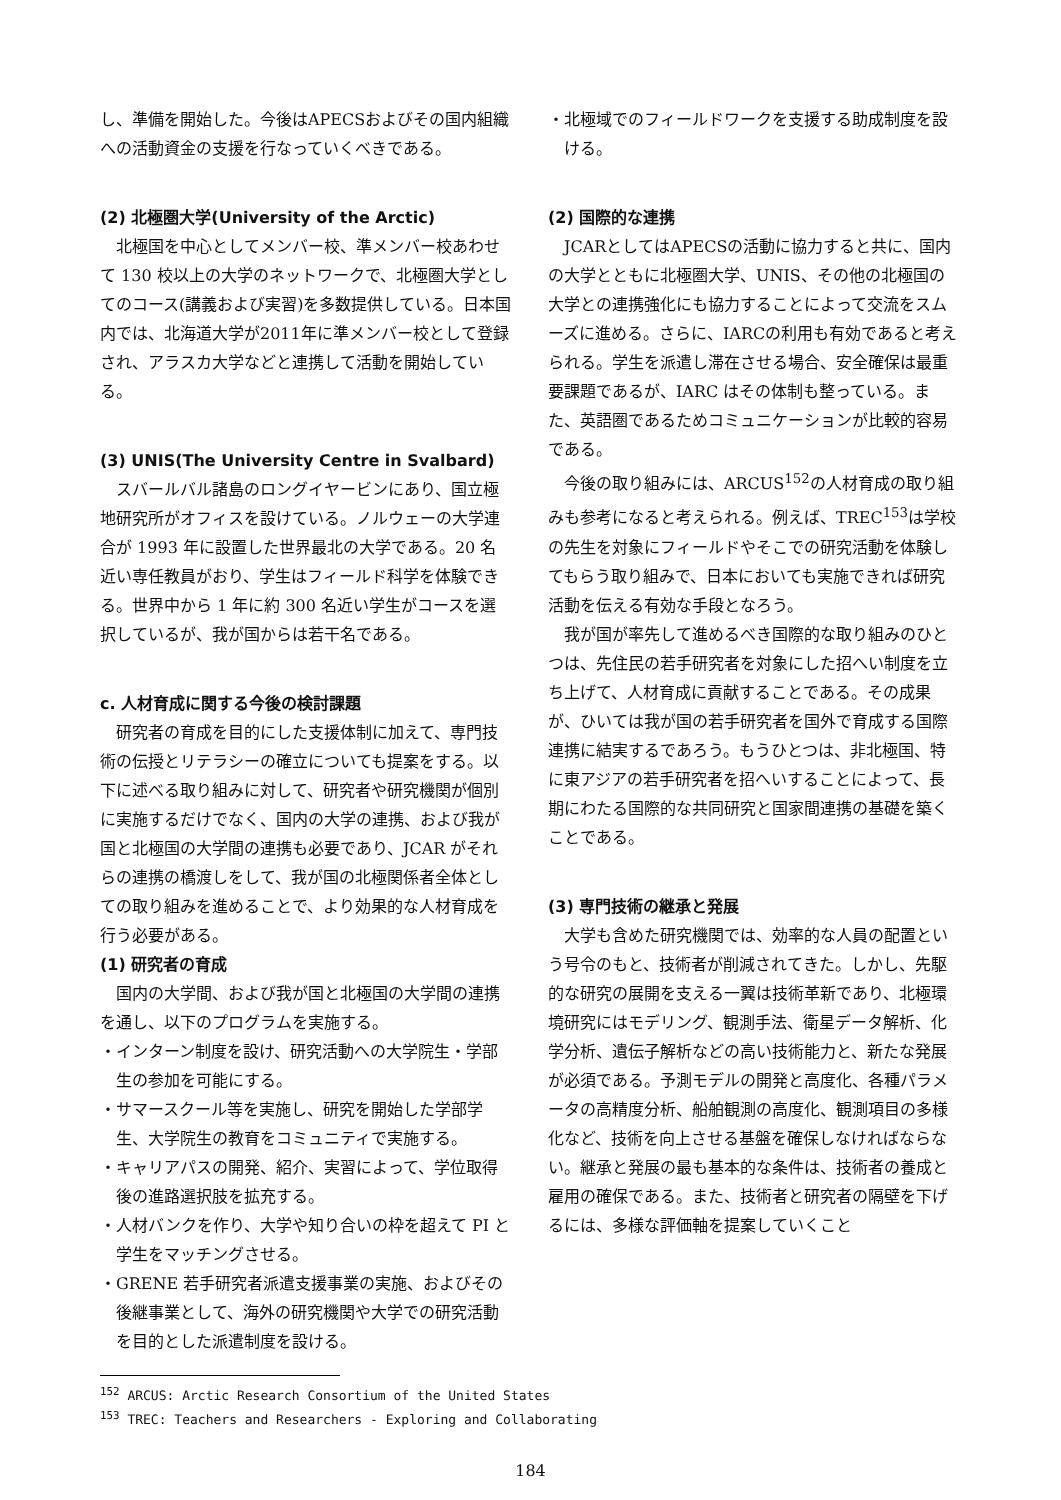し、準備を開始した。今後はAPECSおよびその国内組織への活動資金の支援を行なっていくべきである。
(2) 北極圏大学(University of the Arctic)
北極国を中心としてメンバー校、準メンバー校あわせて 130 校以上の大学のネットワークで、北極圏大学としてのコース(講義および実習)を多数提供している。日本国内では、北海道大学が2011年に準メンバー校として登録され、アラスカ大学などと連携して活動を開始している。
(3) UNIS(The University Centre in Svalbard)
スバールバル諸島のロングイヤービンにあり、国立極地研究所がオフィスを設けている。ノルウェーの大学連合が 1993 年に設置した世界最北の大学である。20 名近い専任教員がおり、学生はフィールド科学を体験できる。世界中から 1 年に約 300 名近い学生がコースを選択しているが、我が国からは若干名である。
c. 人材育成に関する今後の検討課題
研究者の育成を目的にした支援体制に加えて、専門技術の伝授とリテラシーの確立についても提案をする。以下に述べる取り組みに対して、研究者や研究機関が個別に実施するだけでなく、国内の大学の連携、および我が国と北極国の大学間の連携も必要であり、JCAR がそれらの連携の橋渡しをして、我が国の北極関係者全体としての取り組みを進めることで、より効果的な人材育成を行う必要がある。
(1) 研究者の育成
国内の大学間、および我が国と北極国の大学間の連携を通し、以下のプログラムを実施する。
・インターン制度を設け、研究活動への大学院生・学部生の参加を可能にする。
・サマースクール等を実施し、研究を開始した学部学生、大学院生の教育をコミュニティで実施する。
・キャリアパスの開発、紹介、実習によって、学位取得後の進路選択肢を拡充する。
・人材バンクを作り、大学や知り合いの枠を超えて PI と学生をマッチングさせる。
・GRENE 若手研究者派遣支援事業の実施、およびその後継事業として、海外の研究機関や大学での研究活動を目的とした派遣制度を設ける。
・北極域でのフィールドワークを支援する助成制度を設ける。
(2) 国際的な連携
JCARとしてはAPECSの活動に協力すると共に、国内の大学とともに北極圏大学、UNIS、その他の北極国の大学との連携強化にも協力することによって交流をスムーズに進める。さらに、IARCの利用も有効であると考えられる。学生を派遣し滞在させる場合、安全確保は最重要課題であるが、IARC はその体制も整っている。また、英語圏であるためコミュニケーションが比較的容易である。
今後の取り組みには、ARCUS<sup>152</sup>の人材育成の取り組みも参考になると考えられる。例えば、TREC<sup>153</sup>は学校の先生を対象にフィールドやそこでの研究活動を体験してもらう取り組みで、日本においても実施できれば研究活動を伝える有効な手段となろう。
我が国が率先して進めるべき国際的な取り組みのひとつは、先住民の若手研究者を対象にした招へい制度を立ち上げて、人材育成に貢献することである。その成果が、ひいては我が国の若手研究者を国外で育成する国際連携に結実するであろう。もうひとつは、非北極国、特に東アジアの若手研究者を招へいすることによって、長期にわたる国際的な共同研究と国家間連携の基礎を築くことである。
(3) 専門技術の継承と発展
大学も含めた研究機関では、効率的な人員の配置という号令のもと、技術者が削減されてきた。しかし、先駆的な研究の展開を支える一翼は技術革新であり、北極環境研究にはモデリング、観測手法、衛星データ解析、化学分析、遺伝子解析などの高い技術能力と、新たな発展が必須である。予測モデルの開発と高度化、各種パラメータの高精度分析、船舶観測の高度化、観測項目の多様化など、技術を向上させる基盤を確保しなければならない。継承と発展の最も基本的な条件は、技術者の養成と雇用の確保である。また、技術者と研究者の隔壁を下げるには、多様な評価軸を提案していくこと
<sup>152</sup> ARCUS: Arctic Research Consortium of the United States
<sup>153</sup> TREC: Teachers and Researchers - Exploring and Collaborating
184